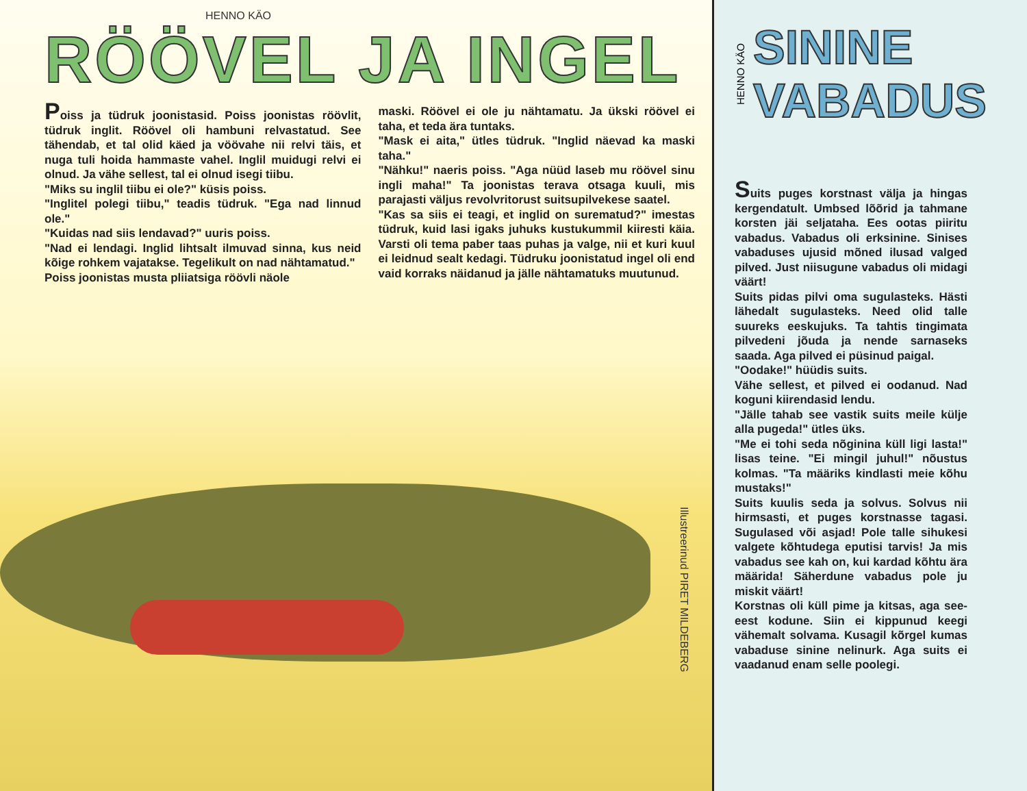HENNO KÄO
RÖÖVEL JA INGEL
Poiss ja tüdruk joonistasid. Poiss joonistas röövlit, tüdruk inglit. Röövel oli hambuni relvastatud. See tähendab, et tal olid käed ja vöövahe nii relvi täis, et nuga tuli hoida hammaste vahel. Inglil muidugi relvi ei olnud. Ja vähe sellest, tal ei olnud isegi tiibu.
"Miks su inglil tiibu ei ole?" küsis poiss.
"Inglitel polegi tiibu," teadis tüdruk. "Ega nad linnud ole."
"Kuidas nad siis lendavad?" uuris poiss.
"Nad ei lendagi. Inglid lihtsalt ilmuvad sinna, kus neid kõige rohkem vajatakse. Tegelikult on nad nähtamatud."
Poiss joonistas musta pliiatsiga röövli näole
maski. Röövel ei ole ju nähtamatu. Ja ükski röövel ei taha, et teda ära tuntaks.
"Mask ei aita," ütles tüdruk. "Inglid näevad ka maski taha."
"Nähku!" naeris poiss. "Aga nüüd laseb mu röövel sinu ingli maha!" Ta joonistas terava otsaga kuuli, mis parajasti väljus revolvritorust suitsupilvekese saatel.
"Kas sa siis ei teagi, et inglid on surematud?" imestas tüdruk, kuid lasi igaks juhuks kustukummil kiiresti käia. Varsti oli tema paber taas puhas ja valge, nii et kuri kuul ei leidnud sealt kedagi. Tüdruku joonistatud ingel oli end vaid korraks näidanud ja jälle nähtamatuks muutunud.
Illustreerinud PIRET MILDEBERG
HENNO KÄO
SININE
VABADUS
Suits puges korstnast välja ja hingas kergendatult. Umbsed lõõrid ja tahmane korsten jäi seljataha. Ees ootas piiritu vabadus. Vabadus oli erksinine. Sinises vabaduses ujusid mõned ilusad valged pilved. Just niisugune vabadus oli midagi väärt!
Suits pidas pilvi oma sugulasteks. Hästi lähedalt sugulasteks. Need olid talle suureks eeskujuks. Ta tahtis tingimata pilvedeni jõuda ja nende sarnaseks saada. Aga pilved ei püsinud paigal.
"Oodake!" hüüdis suits.
Vähe sellest, et pilved ei oodanud. Nad koguni kiirendasid lendu.
"Jälle tahab see vastik suits meile külje alla pugeda!" ütles üks.
"Me ei tohi seda nõginina küll ligi lasta!" lisas teine. "Ei mingil juhul!" nõustus kolmas. "Ta määriks kindlasti meie kõhu mustaks!"
Suits kuulis seda ja solvus. Solvus nii hirmsasti, et puges korstnasse tagasi. Sugulased või asjad! Pole talle sihukesi valgete kõhtudega eputisi tarvis! Ja mis vabadus see kah on, kui kardad kõhtu ära määrida! Säherdune vabadus pole ju miskit väärt!
Korstnas oli küll pime ja kitsas, aga see-eest kodune. Siin ei kippunud keegi vähemalt solvama. Kusagil kõrgel kumas vabaduse sinine nelinurk. Aga suits ei vaadanud enam selle poolegi.